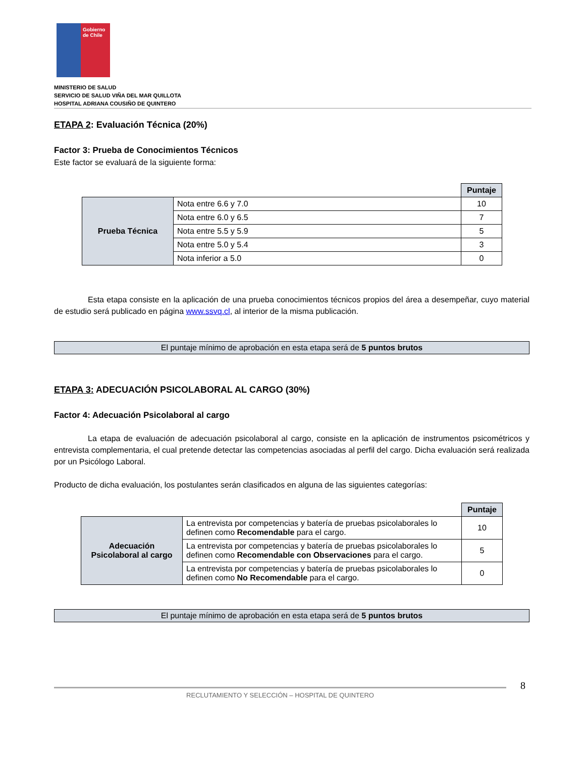Gobierno
de Chile
MINISTERIO DE SALUD
SERVICIO DE SALUD VIÑA DEL MAR QUILLOTA
HOSPITAL ADRIANA COUSIÑO DE QUINTERO
ETAPA 2: Evaluación Técnica (20%)
Factor 3: Prueba de Conocimientos Técnicos
Este factor se evaluará de la siguiente forma:
| | | Puntaje |
| Prueba Técnica | Nota entre 6.6 y 7.0 | 10 |
| | Nota entre 6.0 y 6.5 | 7 |
| | Nota entre 5.5 y 5.9 | 5 |
| | Nota entre 5.0 y 5.4 | 3 |
| | Nota inferior a 5.0 | 0 |
Esta etapa consiste en la aplicación de una prueba conocimientos técnicos propios del área a desempeñar, cuyo material de estudio será publicado en página www.ssvq.cl, al interior de la misma publicación.
El puntaje mínimo de aprobación en esta etapa será de 5 puntos brutos
ETAPA 3: ADECUACIÓN PSICOLABORAL AL CARGO (30%)
Factor 4: Adecuación Psicolaboral al cargo
La etapa de evaluación de adecuación psicolaboral al cargo, consiste en la aplicación de instrumentos psicométricos y entrevista complementaria, el cual pretende detectar las competencias asociadas al perfil del cargo. Dicha evaluación será realizada por un Psicólogo Laboral.
Producto de dicha evaluación, los postulantes serán clasificados en alguna de las siguientes categorías:
| | | Puntaje |
| Adecuación Psicolaboral al cargo | La entrevista por competencias y batería de pruebas psicolaborales lo definen como Recomendable para el cargo. | 10 |
| | La entrevista por competencias y batería de pruebas psicolaborales lo definen como Recomendable con Observaciones para el cargo. | 5 |
| | La entrevista por competencias y batería de pruebas psicolaborales lo definen como No Recomendable para el cargo. | 0 |
El puntaje mínimo de aprobación en esta etapa será de 5 puntos brutos
RECLUTAMIENTO Y SELECCIÓN – HOSPITAL DE QUINTERO
8